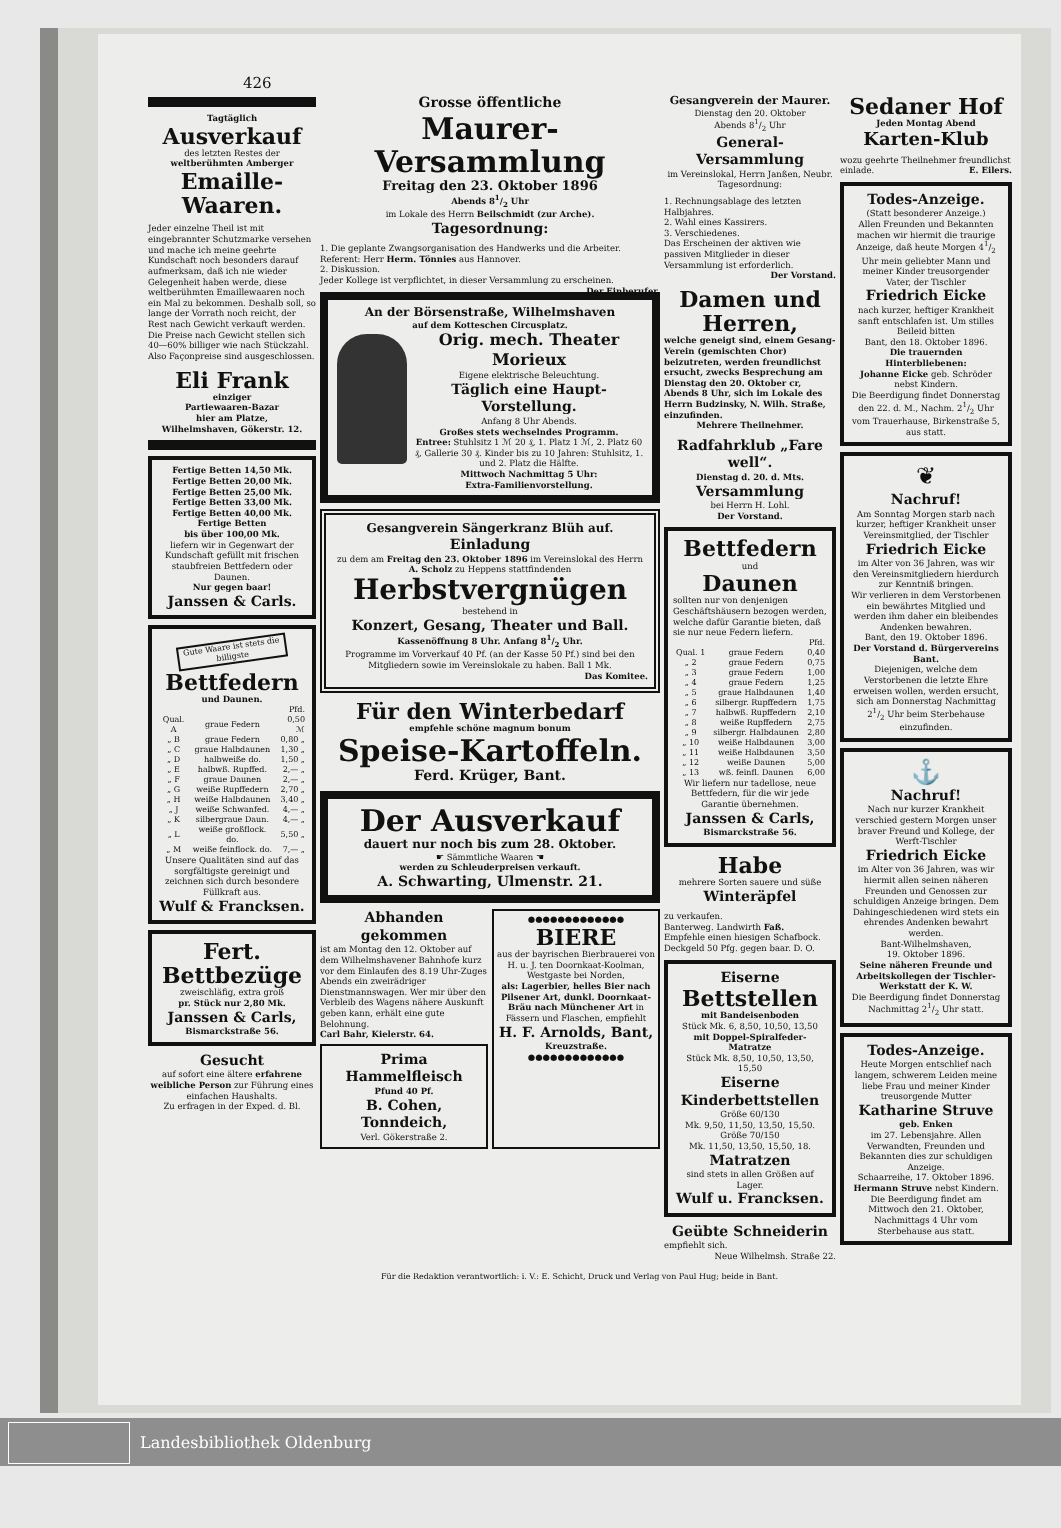426
Tagtäglich
Ausverkauf
des letzten Restes der
weltberühmten Amberger
Emaille-Waaren.
Jeder einzelne Theil ist mit eingebrannter Schutzmarke versehen und mache ich meine geehrte Kundschaft noch besonders darauf aufmerksam, daß ich nie wieder Gelegenheit haben werde, diese weltberühmten Emaillewaaren noch ein Mal zu bekommen. Deshalb soll, so lange der Vorrath noch reicht, der Rest nach Gewicht verkauft werden. Die Preise nach Gewicht stellen sich 40—60% billiger wie nach Stückzahl. Also Façonpreise sind ausgeschlossen.
Eli Frank
einziger
Partiewaaren-Bazar
hier am Platze,
Wilhelmshaven, Gökerstr. 12.
Fertige Betten 14,50 Mk.
Fertige Betten 20,00 Mk.
Fertige Betten 25,00 Mk.
Fertige Betten 33,00 Mk.
Fertige Betten 40,00 Mk.
Fertige Betten
bis über 100,00 Mk.
liefern wir in Gegenwart der Kundschaft gefüllt mit frischen staubfreien Bettfedern oder Daunen.
Nur gegen baar!
Janssen & Carls.
Gute Waare ist stets die billigste
Bettfedern
und Daunen.
| | | Pfd. |
| Qual. A | graue Federn | 0,50 ℳ |
| „ B | graue Federn | 0,80 „ |
| „ C | graue Halbdaunen | 1,30 „ |
| „ D | halbweiße do. | 1,50 „ |
| „ E | halbwß. Rupffed. | 2,— „ |
| „ F | graue Daunen | 2,— „ |
| „ G | weiße Rupffedern | 2,70 „ |
| „ H | weiße Halbdaunen | 3,40 „ |
| „ J | weiße Schwanfed. | 4,— „ |
| „ K | silbergraue Daun. | 4,— „ |
| „ L | weiße großflock. do. | 5,50 „ |
| „ M | weiße feinflock. do. | 7,— „ |
Unsere Qualitäten sind auf das sorgfältigste gereinigt und zeichnen sich durch besondere Füllkraft aus.
Wulf & Francksen.
Fert. Bettbezüge
zweischläfig, extra groß
pr. Stück nur 2,80 Mk.
Janssen & Carls,
Bismarckstraße 56.
Gesucht
auf sofort eine ältere erfahrene weibliche Person zur Führung eines einfachen Haushalts.
Zu erfragen in der Exped. d. Bl.
Grosse öffentliche
Maurer-Versammlung
Freitag den 23. Oktober 1896
Abends 81/2 Uhr
im Lokale des Herrn Beilschmidt (zur Arche).
Tagesordnung:
1. Die geplante Zwangsorganisation des Handwerks und die Arbeiter. Referent: Herr Herm. Tönnies aus Hannover.
2. Diskussion.
Jeder Kollege ist verpflichtet, in dieser Versammlung zu erscheinen. Der Einberufer.
An der Börsenstraße, Wilhelmshaven
auf dem Kotteschen Circusplatz.
Orig. mech. Theater Morieux
Eigene elektrische Beleuchtung.
Täglich eine Haupt-Vorstellung.
Anfang 8 Uhr Abends.
Großes stets wechselndes Programm.
Entree: Stuhlsitz 1 ℳ 20 ₰, 1. Platz 1 ℳ, 2. Platz 60 ₰, Gallerie 30 ₰. Kinder bis zu 10 Jahren: Stuhlsitz, 1. und 2. Platz die Hälfte.
Mittwoch Nachmittag 5 Uhr:
Extra-Familienvorstellung.
Gesangverein Sängerkranz Blüh auf.
Einladung
zu dem am Freitag den 23. Oktober 1896 im Vereinslokal des Herrn A. Scholz zu Heppens stattfindenden
Herbstvergnügen
bestehend in
Konzert, Gesang, Theater und Ball.
Kassenöffnung 8 Uhr. Anfang 81/2 Uhr.
Programme im Vorverkauf 40 Pf. (an der Kasse 50 Pf.) sind bei den Mitgliedern sowie im Vereinslokale zu haben. Ball 1 Mk.
Das Komitee.
Für den Winterbedarf
empfehle schöne magnum bonum
Speise-Kartoffeln.
Ferd. Krüger, Bant.
Der Ausverkauf
dauert nur noch bis zum 28. Oktober.
☛ Sämmtliche Waaren ☚
werden zu Schleuderpreisen verkauft.
A. Schwarting, Ulmenstr. 21.
Abhanden gekommen
ist am Montag den 12. Oktober auf dem Wilhelmshavener Bahnhofe kurz vor dem Einlaufen des 8.19 Uhr-Zuges Abends ein zweirädriger Dienstmannswagen. Wer mir über den Verbleib des Wagens nähere Auskunft geben kann, erhält eine gute Belohnung.
Carl Bahr, Kielerstr. 64.
Prima Hammelfleisch
Pfund 40 Pf.
B. Cohen, Tonndeich,
Verl. Gökerstraße 2.
●●●●●●●●●●●●●
BIERE
aus der bayrischen Bierbrauerei von H. u. J. ten Doornkaat-Koolman, Westgaste bei Norden,
als: Lagerbier, helles Bier nach Pilsener Art, dunkl. Doornkaat-Bräu nach Münchener Art in Fässern und Flaschen, empfiehlt
H. F. Arnolds, Bant,
Kreuzstraße.
●●●●●●●●●●●●●
Gesangverein der Maurer.
Dienstag den 20. Oktober
Abends 81/2 Uhr
General-Versammlung
im Vereinslokal, Herrn Janßen, Neubr.
Tagesordnung:
1. Rechnungsablage des letzten Halbjahres.
2. Wahl eines Kassirers.
3. Verschiedenes.
Das Erscheinen der aktiven wie passiven Mitglieder in dieser Versammlung ist erforderlich.
Der Vorstand.
Damen und Herren,
welche geneigt sind, einem Gesang-Verein (gemischten Chor) beizutreten, werden freundlichst ersucht, zwecks Besprechung am Dienstag den 20. Oktober cr, Abends 8 Uhr, sich im Lokale des Herrn Budzinsky, N. Wilh. Straße, einzufinden.
Mehrere Theilnehmer.
Radfahrklub „Fare well“.
Dienstag d. 20. d. Mts.
Versammlung
bei Herrn H. Lohl.
Der Vorstand.
Bettfedern
und
Daunen
sollten nur von denjenigen Geschäftshäusern bezogen werden, welche dafür Garantie bieten, daß sie nur neue Federn liefern.
| | | Pfd. |
| Qual. 1 | graue Federn | 0,40 |
| „ 2 | graue Federn | 0,75 |
| „ 3 | graue Federn | 1,00 |
| „ 4 | graue Federn | 1,25 |
| „ 5 | graue Halbdaunen | 1,40 |
| „ 6 | silbergr. Rupffedern | 1,75 |
| „ 7 | halbwß. Rupffedern | 2,10 |
| „ 8 | weiße Rupffedern | 2,75 |
| „ 9 | silbergr. Halbdaunen | 2,80 |
| „ 10 | weiße Halbdaunen | 3,00 |
| „ 11 | weiße Halbdaunen | 3,50 |
| „ 12 | weiße Daunen | 5,00 |
| „ 13 | wß. feinfl. Daunen | 6,00 |
Wir liefern nur tadellose, neue Bettfedern, für die wir jede Garantie übernehmen.
Janssen & Carls,
Bismarckstraße 56.
Habe
mehrere Sorten sauere und süße
Winteräpfel
zu verkaufen.
Banterweg. Landwirth Faß.
Empfehle einen hiesigen Schafbock. Deckgeld 50 Pfg. gegen baar. D. O.
Eiserne
Bettstellen
mit Bandeisenboden
Stück Mk. 6, 8,50, 10,50, 13,50
mit Doppel-Spiralfeder-Matratze
Stück Mk. 8,50, 10,50, 13,50, 15,50
Eiserne Kinderbettstellen
Größe 60/130
Mk. 9,50, 11,50, 13,50, 15,50.
Größe 70/150
Mk. 11,50, 13,50, 15,50, 18.
Matratzen
sind stets in allen Größen auf Lager.
Wulf u. Francksen.
Geübte Schneiderin
empfiehlt sich.
Neue Wilhelmsh. Straße 22.
Sedaner Hof
Jeden Montag Abend
Karten-Klub
wozu geehrte Theilnehmer freundlichst einlade. E. Eilers.
Todes-Anzeige.
(Statt besonderer Anzeige.)
Allen Freunden und Bekannten machen wir hiermit die traurige Anzeige, daß heute Morgen 41/2 Uhr mein geliebter Mann und meiner Kinder treusorgender Vater, der Tischler
Friedrich Eicke
nach kurzer, heftiger Krankheit sanft entschlafen ist. Um stilles Beileid bitten
Bant, den 18. Oktober 1896.
Die trauernden Hinterbliebenen:
Johanne Eicke geb. Schröder nebst Kindern.
Die Beerdigung findet Donnerstag den 22. d. M., Nachm. 21/2 Uhr vom Trauerhause, Birkenstraße 5, aus statt.
❦
Nachruf!
Am Sonntag Morgen starb nach kurzer, heftiger Krankheit unser Vereinsmitglied, der Tischler
Friedrich Eicke
im Alter von 36 Jahren, was wir den Vereinsmitgliedern hierdurch zur Kenntniß bringen.
Wir verlieren in dem Verstorbenen ein bewährtes Mitglied und werden ihm daher ein bleibendes Andenken bewahren.
Bant, den 19. Oktober 1896.
Der Vorstand d. Bürgervereins Bant.
Diejenigen, welche dem Verstorbenen die letzte Ehre erweisen wollen, werden ersucht, sich am Donnerstag Nachmittag 21/2 Uhr beim Sterbehause einzufinden.
⚓
Nachruf!
Nach nur kurzer Krankheit verschied gestern Morgen unser braver Freund und Kollege, der Werft-Tischler
Friedrich Eicke
im Alter von 36 Jahren, was wir hiermit allen seinen näheren Freunden und Genossen zur schuldigen Anzeige bringen. Dem Dahingeschiedenen wird stets ein ehrendes Andenken bewahrt werden.
Bant-Wilhelmshaven,
19. Oktober 1896.
Seine näheren Freunde und Arbeitskollegen der Tischler-Werkstatt der K. W.
Die Beerdigung findet Donnerstag Nachmittag 21/2 Uhr statt.
Todes-Anzeige.
Heute Morgen entschlief nach langem, schwerem Leiden meine liebe Frau und meiner Kinder treusorgende Mutter
Katharine Struve
geb. Enken
im 27. Lebensjahre. Allen Verwandten, Freunden und Bekannten dies zur schuldigen Anzeige.
Schaarreihe, 17. Oktober 1896.
Hermann Struve nebst Kindern.
Die Beerdigung findet am Mittwoch den 21. Oktober, Nachmittags 4 Uhr vom Sterbehause aus statt.
Für die Redaktion verantwortlich: i. V.: E. Schicht, Druck und Verlag von Paul Hug; beide in Bant.
Landesbibliothek Oldenburg